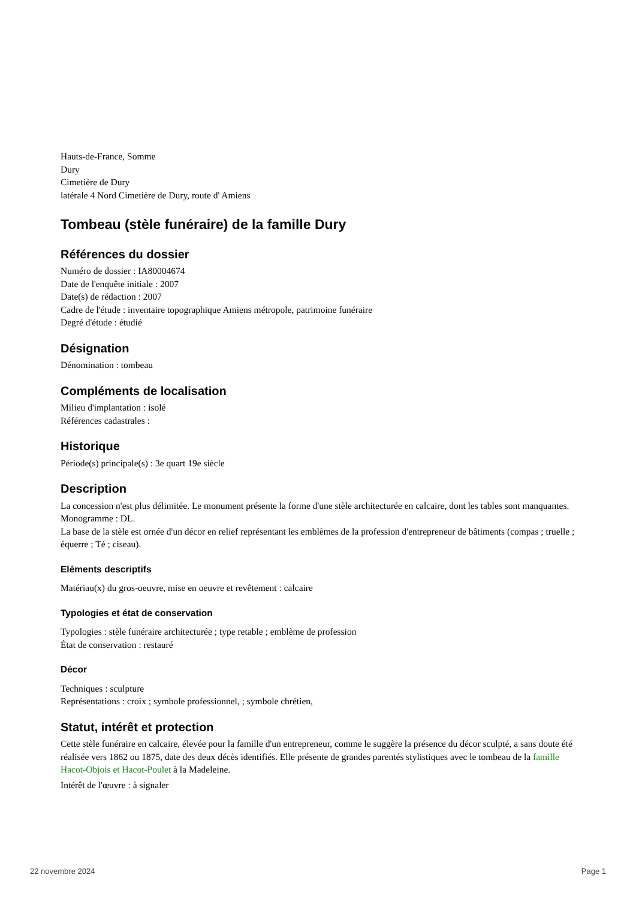Hauts-de-France, Somme
Dury
Cimetière de Dury
latérale 4 Nord Cimetière de Dury, route d' Amiens
Tombeau (stèle funéraire) de la famille Dury
Références du dossier
Numéro de dossier : IA80004674
Date de l'enquête initiale : 2007
Date(s) de rédaction : 2007
Cadre de l'étude : inventaire topographique Amiens métropole, patrimoine funéraire
Degré d'étude : étudié
Désignation
Dénomination : tombeau
Compléments de localisation
Milieu d'implantation : isolé
Références cadastrales :
Historique
Période(s) principale(s) : 3e quart 19e siècle
Description
La concession n'est plus délimitée. Le monument présente la forme d'une stèle architecturée en calcaire, dont les tables sont manquantes.
Monogramme : DL.
La base de la stèle est ornée d'un décor en relief représentant les emblèmes de la profession d'entrepreneur de bâtiments (compas ; truelle ; équerre ; Té ; ciseau).
Eléments descriptifs
Matériau(x) du gros-oeuvre, mise en oeuvre et revêtement : calcaire
Typologies et état de conservation
Typologies : stèle funéraire architecturée ; type retable ; emblème de profession
État de conservation : restauré
Décor
Techniques : sculpture
Représentations : croix ; symbole professionnel, ; symbole chrétien,
Statut, intérêt et protection
Cette stèle funéraire en calcaire, élevée pour la famille d'un entrepreneur, comme le suggère la présence du décor sculpté, a sans doute été réalisée vers 1862 ou 1875, date des deux décès identifiés. Elle présente de grandes parentés stylistiques avec le tombeau de la famille Hacot-Objois et Hacot-Poulet à la Madeleine.
Intérêt de l'œuvre : à signaler
22 novembre 2024 Page 1